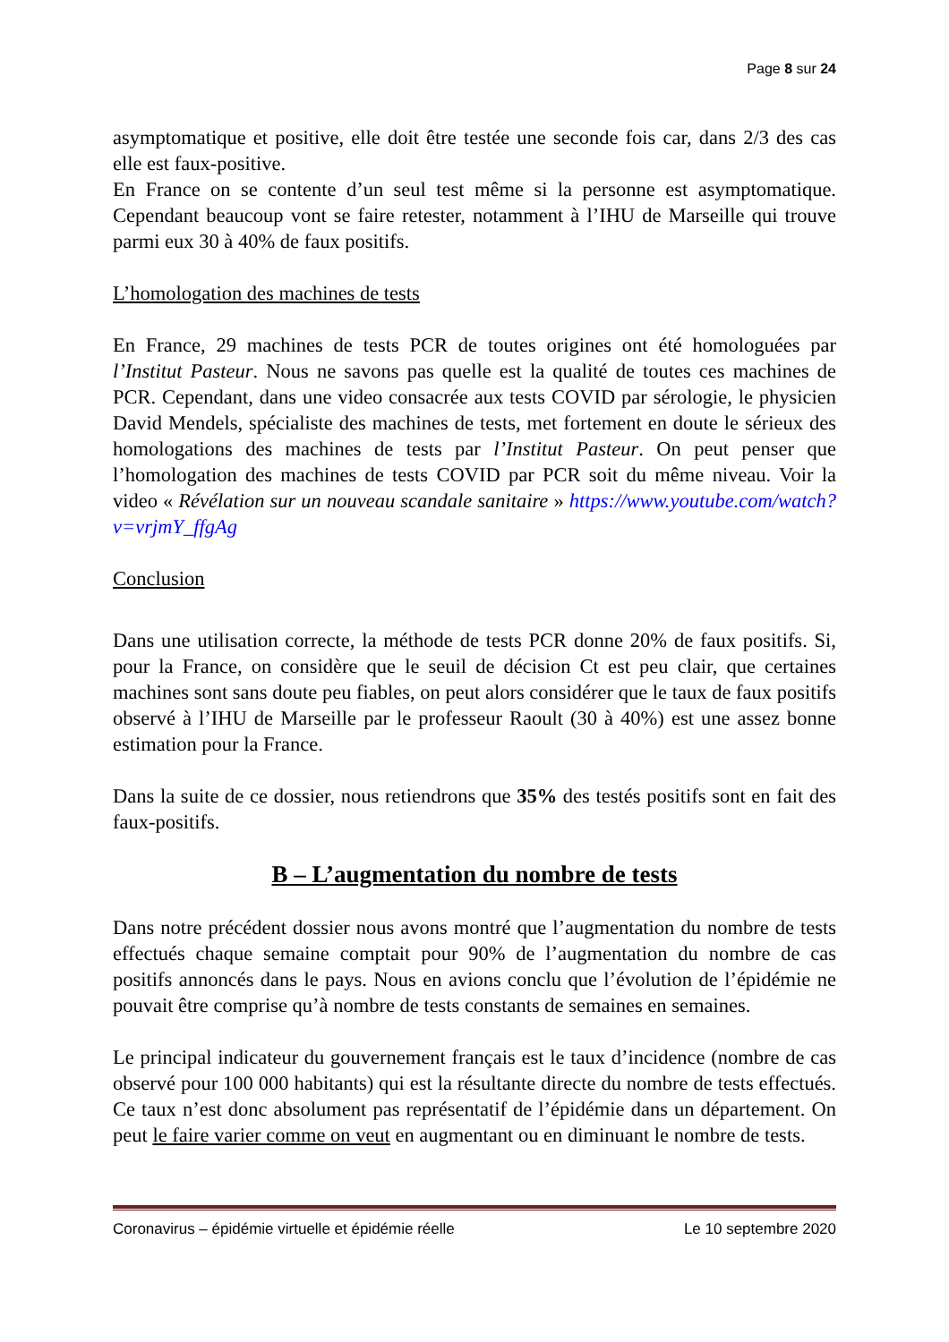Page 8 sur 24
asymptomatique et positive, elle doit être testée une seconde fois car, dans 2/3 des cas elle est faux-positive.
En France on se contente d’un seul test même si la personne est asymptomatique. Cependant beaucoup vont se faire retester, notamment à l’IHU de Marseille qui trouve parmi eux 30 à 40% de faux positifs.
L’homologation des machines de tests
En France, 29 machines de tests PCR de toutes origines ont été homologuées par l’Institut Pasteur. Nous ne savons pas quelle est la qualité de toutes ces machines de PCR. Cependant, dans une video consacrée aux tests COVID par sérologie, le physicien David Mendels, spécialiste des machines de tests, met fortement en doute le sérieux des homologations des machines de tests par l’Institut Pasteur. On peut penser que l’homologation des machines de tests COVID par PCR soit du même niveau. Voir la video « Révélation sur un nouveau scandale sanitaire » https://www.youtube.com/watch?v=vrjmY_ffgAg
Conclusion
Dans une utilisation correcte, la méthode de tests PCR donne 20% de faux positifs. Si, pour la France, on considère que le seuil de décision Ct est peu clair, que certaines machines sont sans doute peu fiables, on peut alors considérer que le taux de faux positifs observé à l’IHU de Marseille par le professeur Raoult (30 à 40%) est une assez bonne estimation pour la France.
Dans la suite de ce dossier, nous retiendrons que 35% des testés positifs sont en fait des faux-positifs.
B – L’augmentation du nombre de tests
Dans notre précédent dossier nous avons montré que l’augmentation du nombre de tests effectués chaque semaine comptait pour 90% de l’augmentation du nombre de cas positifs annoncés dans le pays. Nous en avions conclu que l’évolution de l’épidémie ne pouvait être comprise qu’à nombre de tests constants de semaines en semaines.
Le principal indicateur du gouvernement français est le taux d’incidence (nombre de cas observé pour 100 000 habitants) qui est la résultante directe du nombre de tests effectués. Ce taux n’est donc absolument pas représentatif de l’épidémie dans un département. On peut le faire varier comme on veut en augmentant ou en diminuant le nombre de tests.
Coronavirus – épidémie virtuelle et épidémie réelle Le 10 septembre 2020